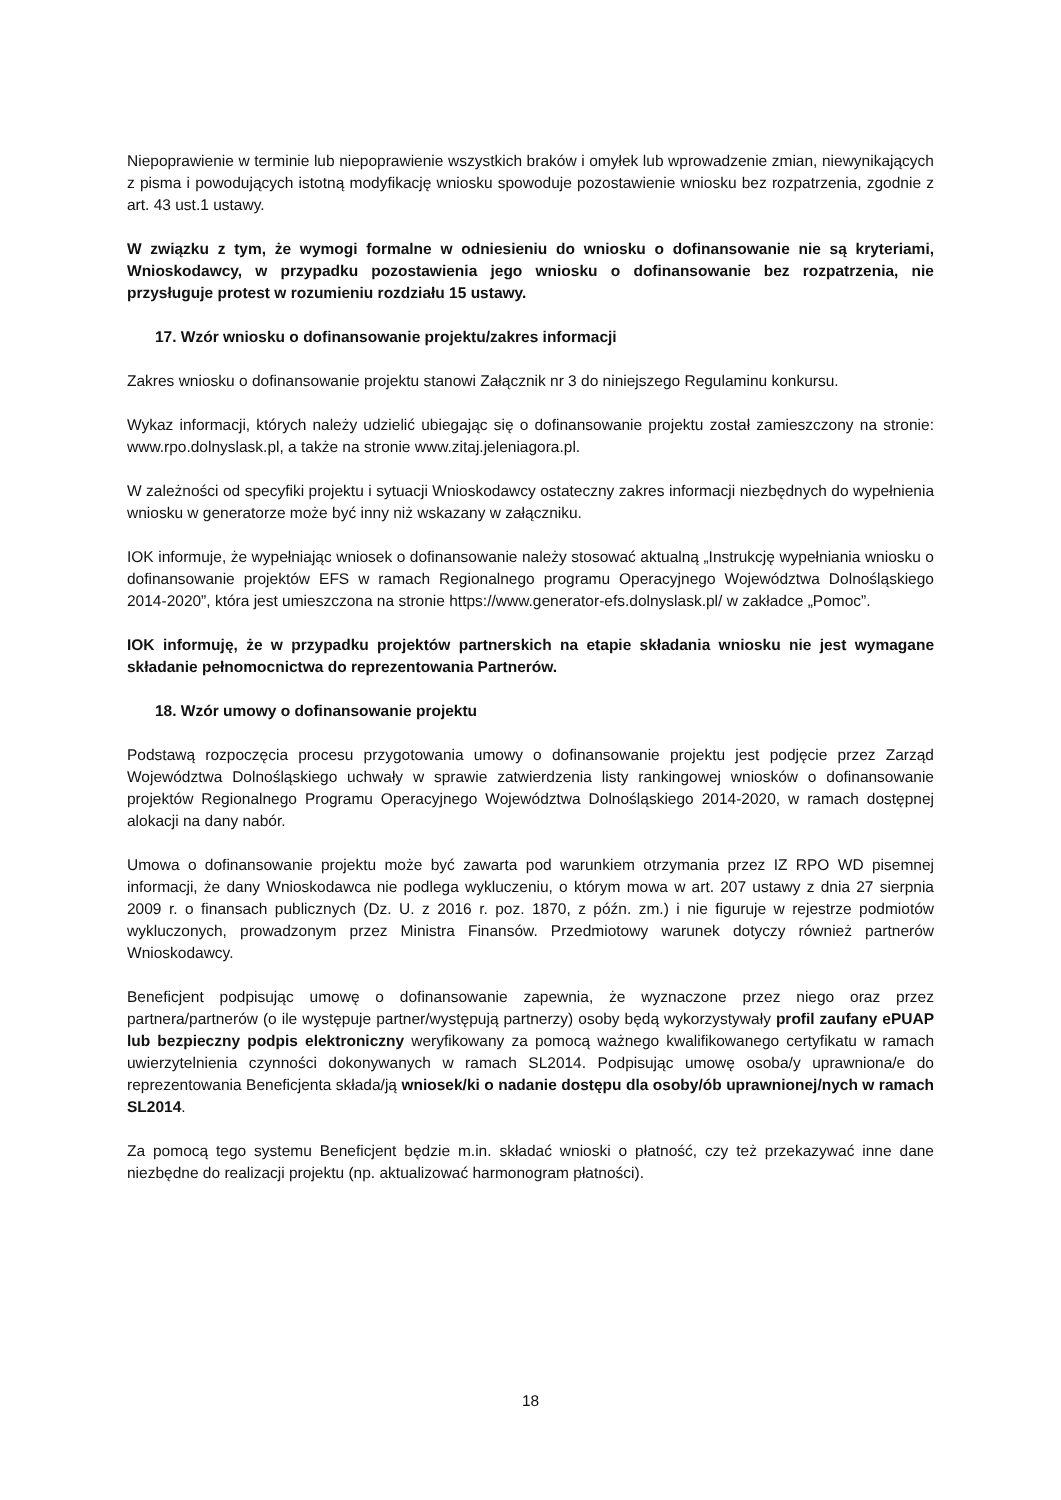Niepoprawienie w terminie lub niepoprawienie wszystkich braków i omyłek lub wprowadzenie zmian, niewynikających z pisma i powodujących istotną modyfikację wniosku spowoduje pozostawienie wniosku bez rozpatrzenia, zgodnie z art. 43 ust.1 ustawy.
W związku z tym, że wymogi formalne w odniesieniu do wniosku o dofinansowanie nie są kryteriami, Wnioskodawcy, w przypadku pozostawienia jego wniosku o dofinansowanie bez rozpatrzenia, nie przysługuje protest w rozumieniu rozdziału 15 ustawy.
17. Wzór wniosku o dofinansowanie projektu/zakres informacji
Zakres wniosku o dofinansowanie projektu stanowi Załącznik nr 3 do niniejszego Regulaminu konkursu.
Wykaz informacji, których należy udzielić ubiegając się o dofinansowanie projektu został zamieszczony na stronie: www.rpo.dolnyslask.pl, a także na stronie www.zitaj.jeleniagora.pl.
W zależności od specyfiki projektu i sytuacji Wnioskodawcy ostateczny zakres informacji niezbędnych do wypełnienia wniosku w generatorze może być inny niż wskazany w załączniku.
IOK informuje, że wypełniając wniosek o dofinansowanie należy stosować aktualną „Instrukcję wypełniania wniosku o dofinansowanie projektów EFS w ramach Regionalnego programu Operacyjnego Województwa Dolnośląskiego 2014-2020”, która jest umieszczona na stronie https://www.generator-efs.dolnyslask.pl/ w zakładce „Pomoc”.
IOK informuję, że w przypadku projektów partnerskich na etapie składania wniosku nie jest wymagane składanie pełnomocnictwa do reprezentowania Partnerów.
18. Wzór umowy o dofinansowanie projektu
Podstawą rozpoczęcia procesu przygotowania umowy o dofinansowanie projektu jest podjęcie przez Zarząd Województwa Dolnośląskiego uchwały w sprawie zatwierdzenia listy rankingowej wniosków o dofinansowanie projektów Regionalnego Programu Operacyjnego Województwa Dolnośląskiego 2014-2020, w ramach dostępnej alokacji na dany nabór.
Umowa o dofinansowanie projektu może być zawarta pod warunkiem otrzymania przez IZ RPO WD pisemnej informacji, że dany Wnioskodawca nie podlega wykluczeniu, o którym mowa w art. 207 ustawy z dnia 27 sierpnia 2009 r. o finansach publicznych (Dz. U. z 2016 r. poz. 1870, z późn. zm.) i nie figuruje w rejestrze podmiotów wykluczonych, prowadzonym przez Ministra Finansów. Przedmiotowy warunek dotyczy również partnerów Wnioskodawcy.
Beneficjent podpisując umowę o dofinansowanie zapewnia, że wyznaczone przez niego oraz przez partnera/partnerów (o ile występuje partner/występują partnerzy) osoby będą wykorzystywały profil zaufany ePUAP lub bezpieczny podpis elektroniczny weryfikowany za pomocą ważnego kwalifikowanego certyfikatu w ramach uwierzytelnienia czynności dokonywanych w ramach SL2014. Podpisując umowę osoba/y uprawniona/e do reprezentowania Beneficjenta składa/ją wniosek/ki o nadanie dostępu dla osoby/ób uprawnionej/nych w ramach SL2014.
Za pomocą tego systemu Beneficjent będzie m.in. składać wnioski o płatność, czy też przekazywać inne dane niezbędne do realizacji projektu (np. aktualizować harmonogram płatności).
18